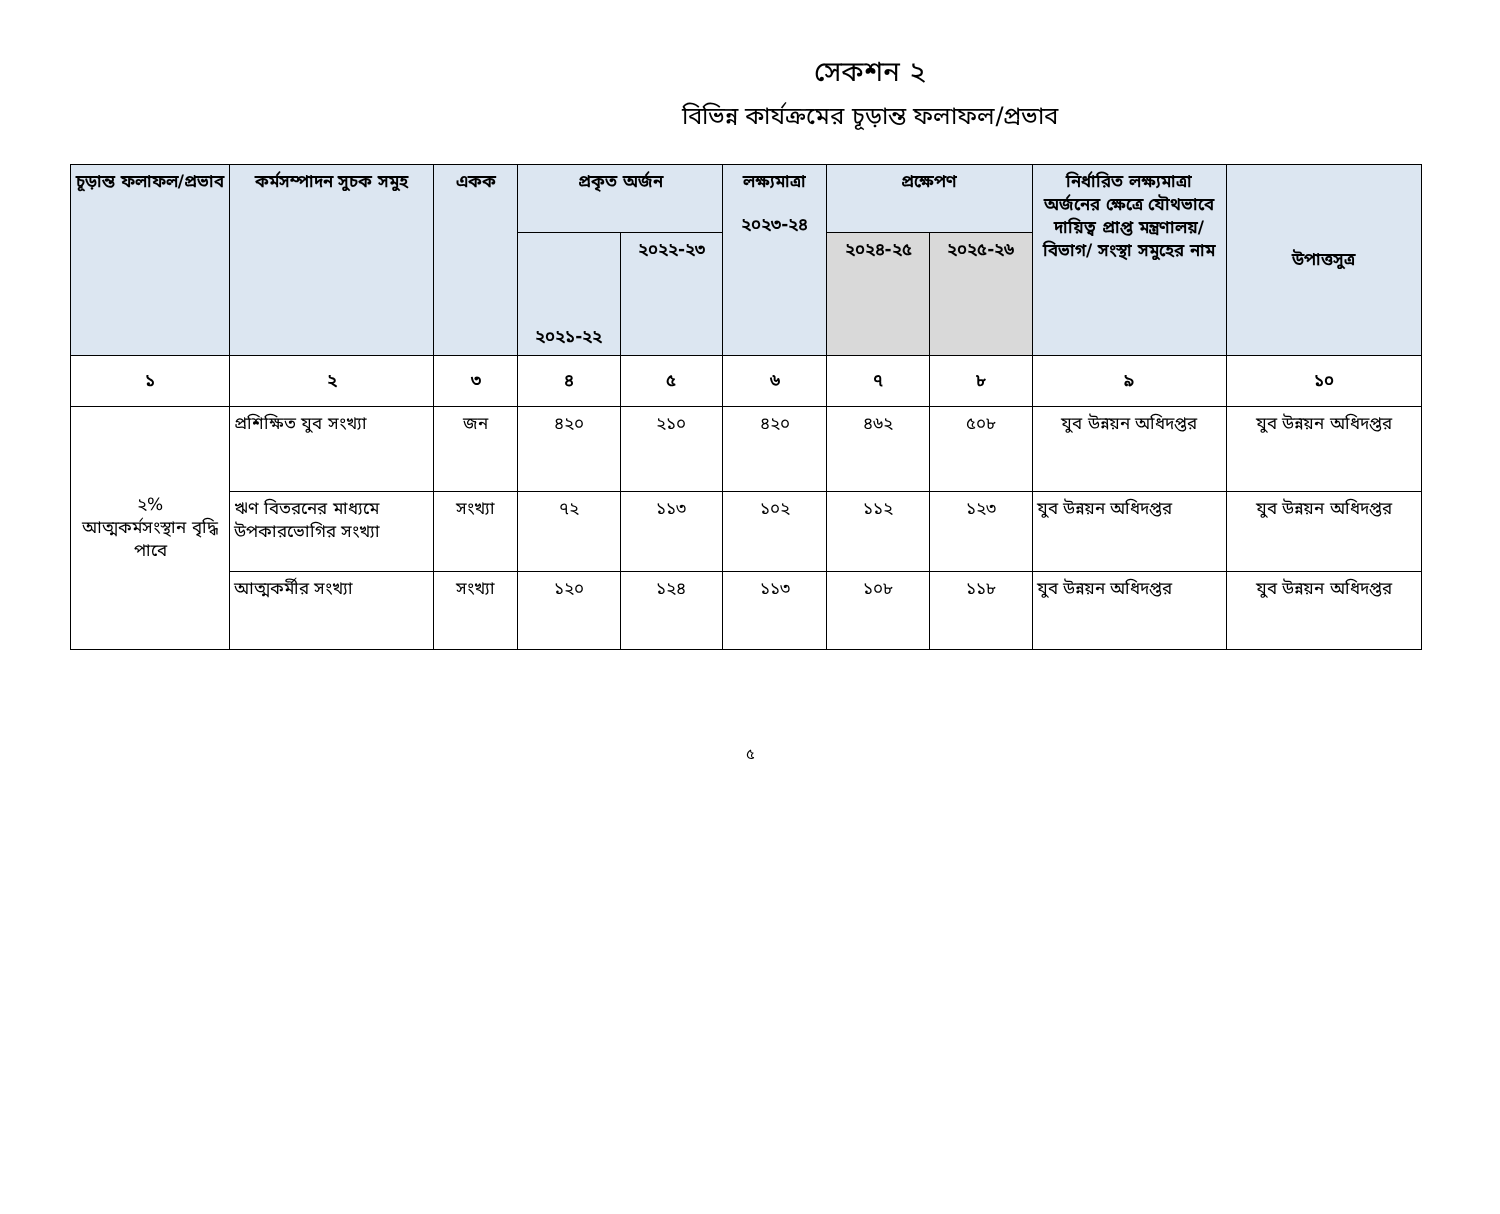সেকশন ২
বিভিন্ন কার্যক্রমের চূড়ান্ত ফলাফল/প্রভাব
| চূড়ান্ত ফলাফল/প্রভাব | কর্মসম্পাদন সুচক সমুহ | একক | প্রকৃত অর্জন | | লক্ষ্যমাত্রা ২০২৩-২৪ | প্রক্ষেপণ | | নির্ধারিত লক্ষ্যমাত্রা অর্জনের ক্ষেত্রে যৌথভাবে দায়িত্ব প্রাপ্ত মন্ত্রণালয়/বিভাগ/ সংস্থা সমুহের নাম | উপাত্তসুত্র |
| --- | --- | --- | --- | --- | --- | --- | --- | --- | --- |
| | | | ২০২১-২২ | ২০২২-২৩ | | ২০২৪-২৫ | ২০২৫-২৬ | | |
| ১ | ২ | ৩ | ৪ | ৫ | ৬ | ৭ | ৮ | ৯ | ১০ |
| ২% আত্মকর্মসংস্থান বৃদ্ধি পাবে | প্রশিক্ষিত যুব সংখ্যা | জন | ৪২০ | ২১০ | ৪২০ | ৪৬২ | ৫০৮ | যুব উন্নয়ন অধিদপ্তর | যুব উন্নয়ন অধিদপ্তর |
| | ঋণ বিতরনের মাধ্যমে উপকারভোগির সংখ্যা | সংখ্যা | ৭২ | ১১৩ | ১০২ | ১১২ | ১২৩ | যুব উন্নয়ন অধিদপ্তর | যুব উন্নয়ন অধিদপ্তর |
| | আত্মকর্মীর সংখ্যা | সংখ্যা | ১২০ | ১২৪ | ১১৩ | ১০৮ | ১১৮ | যুব উন্নয়ন অধিদপ্তর | যুব উন্নয়ন অধিদপ্তর |
৫